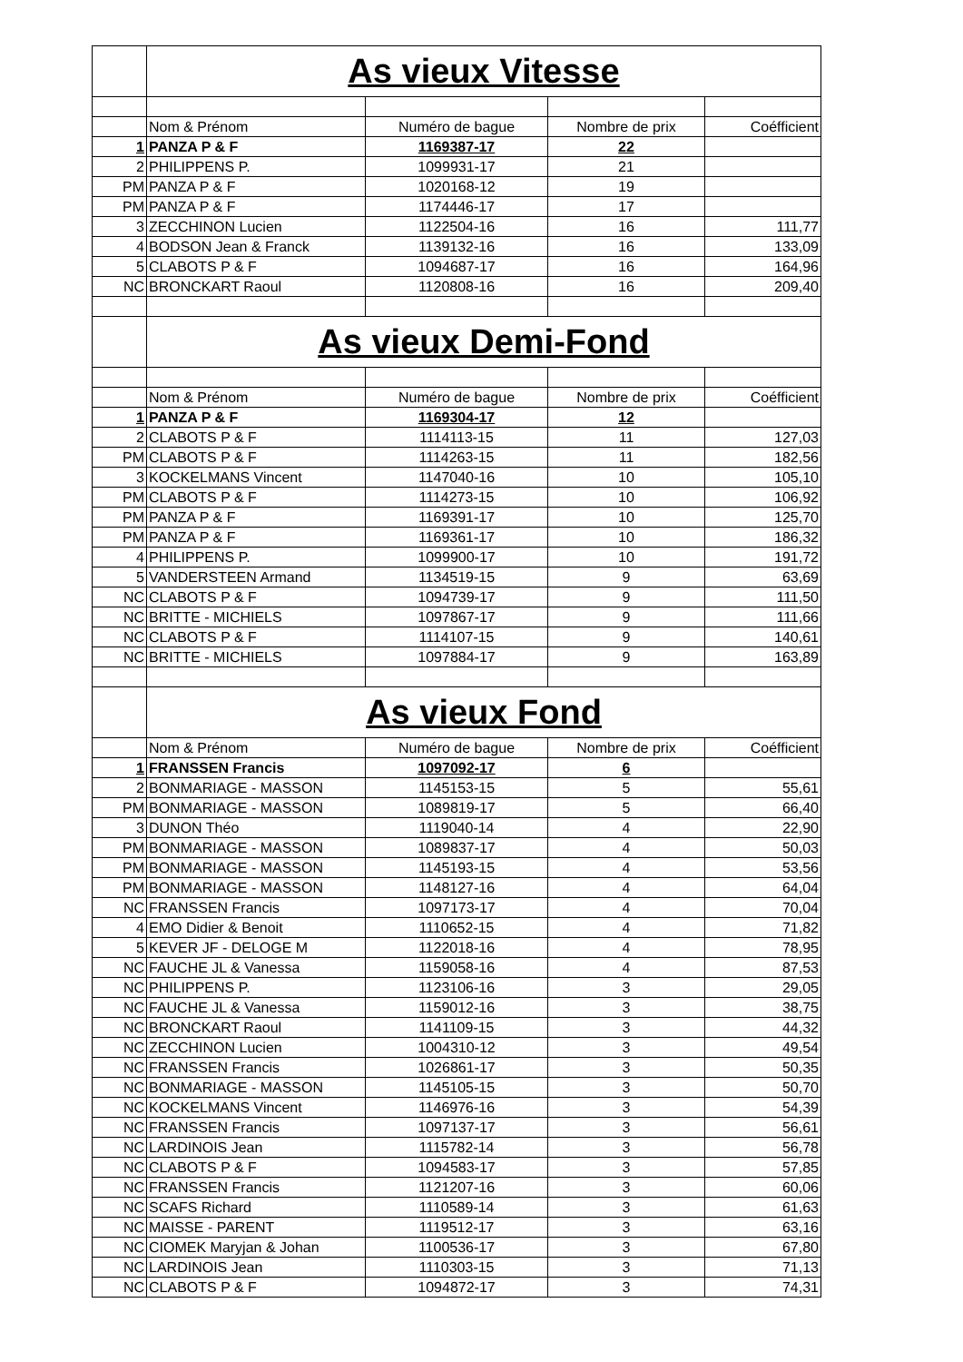| | As vieux Vitesse | | | |
| | Nom & Prénom | Numéro de bague | Nombre de prix | Coéfficient |
| 1 | PANZA P & F | 1169387-17 | 22 | |
| 2 | PHILIPPENS P. | 1099931-17 | 21 | |
| PM | PANZA P & F | 1020168-12 | 19 | |
| PM | PANZA P & F | 1174446-17 | 17 | |
| 3 | ZECCHINON Lucien | 1122504-16 | 16 | 111,77 |
| 4 | BODSON Jean & Franck | 1139132-16 | 16 | 133,09 |
| 5 | CLABOTS P & F | 1094687-17 | 16 | 164,96 |
| NC | BRONCKART Raoul | 1120808-16 | 16 | 209,40 |
| | As vieux Demi-Fond | | | |
| | Nom & Prénom | Numéro de bague | Nombre de prix | Coéfficient |
| 1 | PANZA P & F | 1169304-17 | 12 | |
| 2 | CLABOTS P & F | 1114113-15 | 11 | 127,03 |
| PM | CLABOTS P & F | 1114263-15 | 11 | 182,56 |
| 3 | KOCKELMANS Vincent | 1147040-16 | 10 | 105,10 |
| PM | CLABOTS P & F | 1114273-15 | 10 | 106,92 |
| PM | PANZA P & F | 1169391-17 | 10 | 125,70 |
| PM | PANZA P & F | 1169361-17 | 10 | 186,32 |
| 4 | PHILIPPENS P. | 1099900-17 | 10 | 191,72 |
| 5 | VANDERSTEEN Armand | 1134519-15 | 9 | 63,69 |
| NC | CLABOTS P & F | 1094739-17 | 9 | 111,50 |
| NC | BRITTE - MICHIELS | 1097867-17 | 9 | 111,66 |
| NC | CLABOTS P & F | 1114107-15 | 9 | 140,61 |
| NC | BRITTE - MICHIELS | 1097884-17 | 9 | 163,89 |
| | As vieux Fond | | | |
| | Nom & Prénom | Numéro de bague | Nombre de prix | Coéfficient |
| 1 | FRANSSEN Francis | 1097092-17 | 6 | |
| 2 | BONMARIAGE - MASSON | 1145153-15 | 5 | 55,61 |
| PM | BONMARIAGE - MASSON | 1089819-17 | 5 | 66,40 |
| 3 | DUNON Théo | 1119040-14 | 4 | 22,90 |
| PM | BONMARIAGE - MASSON | 1089837-17 | 4 | 50,03 |
| PM | BONMARIAGE - MASSON | 1145193-15 | 4 | 53,56 |
| PM | BONMARIAGE - MASSON | 1148127-16 | 4 | 64,04 |
| NC | FRANSSEN Francis | 1097173-17 | 4 | 70,04 |
| 4 | EMO Didier & Benoit | 1110652-15 | 4 | 71,82 |
| 5 | KEVER JF - DELOGE M | 1122018-16 | 4 | 78,95 |
| NC | FAUCHE JL & Vanessa | 1159058-16 | 4 | 87,53 |
| NC | PHILIPPENS P. | 1123106-16 | 3 | 29,05 |
| NC | FAUCHE JL & Vanessa | 1159012-16 | 3 | 38,75 |
| NC | BRONCKART Raoul | 1141109-15 | 3 | 44,32 |
| NC | ZECCHINON Lucien | 1004310-12 | 3 | 49,54 |
| NC | FRANSSEN Francis | 1026861-17 | 3 | 50,35 |
| NC | BONMARIAGE - MASSON | 1145105-15 | 3 | 50,70 |
| NC | KOCKELMANS Vincent | 1146976-16 | 3 | 54,39 |
| NC | FRANSSEN Francis | 1097137-17 | 3 | 56,61 |
| NC | LARDINOIS Jean | 1115782-14 | 3 | 56,78 |
| NC | CLABOTS P & F | 1094583-17 | 3 | 57,85 |
| NC | FRANSSEN Francis | 1121207-16 | 3 | 60,06 |
| NC | SCAFS Richard | 1110589-14 | 3 | 61,63 |
| NC | MAISSE - PARENT | 1119512-17 | 3 | 63,16 |
| NC | CIOMEK Maryjan & Johan | 1100536-17 | 3 | 67,80 |
| NC | LARDINOIS Jean | 1110303-15 | 3 | 71,13 |
| NC | CLABOTS P & F | 1094872-17 | 3 | 74,31 |